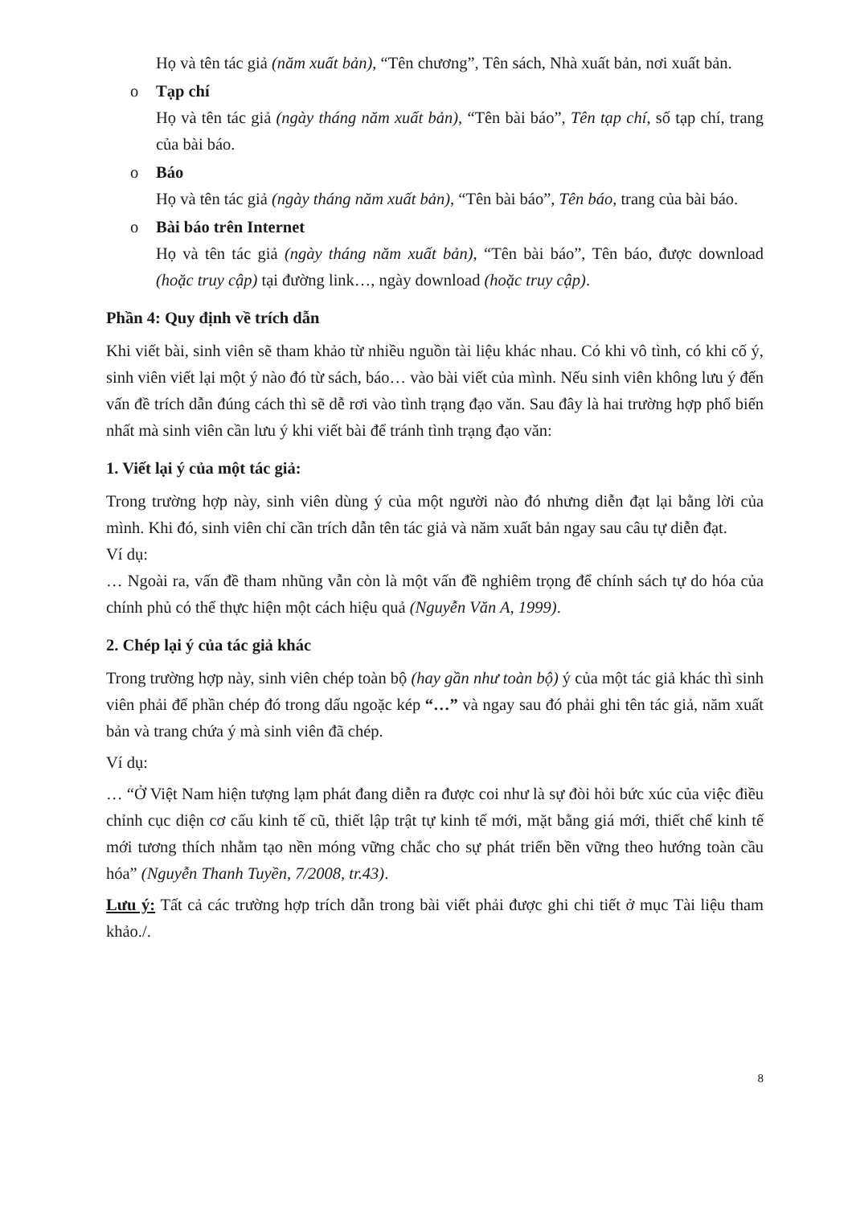Họ và tên tác giả (năm xuất bản), “Tên chương”, Tên sách, Nhà xuất bản, nơi xuất bản.
o Tạp chí
Họ và tên tác giả (ngày tháng năm xuất bản), “Tên bài báo”, Tên tạp chí, số tạp chí, trang của bài báo.
o Báo
Họ và tên tác giả (ngày tháng năm xuất bản), “Tên bài báo”, Tên báo, trang của bài báo.
o Bài báo trên Internet
Họ và tên tác giả (ngày tháng năm xuất bản), “Tên bài báo”, Tên báo, được download (hoặc truy cập) tại đường link…, ngày download (hoặc truy cập).
Phần 4: Quy định về trích dẫn
Khi viết bài, sinh viên sẽ tham khảo từ nhiều nguồn tài liệu khác nhau. Có khi vô tình, có khi cố ý, sinh viên viết lại một ý nào đó từ sách, báo… vào bài viết của mình. Nếu sinh viên không lưu ý đến vấn đề trích dẫn đúng cách thì sẽ dễ rơi vào tình trạng đạo văn. Sau đây là hai trường hợp phổ biến nhất mà sinh viên cần lưu ý khi viết bài để tránh tình trạng đạo văn:
1. Viết lại ý của một tác giả:
Trong trường hợp này, sinh viên dùng ý của một người nào đó nhưng diễn đạt lại bằng lời của mình. Khi đó, sinh viên chỉ cần trích dẫn tên tác giả và năm xuất bản ngay sau câu tự diễn đạt.
Ví dụ:
… Ngoài ra, vấn đề tham nhũng vẫn còn là một vấn đề nghiêm trọng để chính sách tự do hóa của chính phủ có thể thực hiện một cách hiệu quả (Nguyễn Văn A, 1999).
2. Chép lại ý của tác giả khác
Trong trường hợp này, sinh viên chép toàn bộ (hay gần như toàn bộ) ý của một tác giả khác thì sinh viên phải để phần chép đó trong dấu ngoặc kép “…” và ngay sau đó phải ghi tên tác giả, năm xuất bản và trang chứa ý mà sinh viên đã chép.
Ví dụ:
… “Ở Việt Nam hiện tượng lạm phát đang diễn ra được coi như là sự đòi hỏi bức xúc của việc điều chỉnh cục diện cơ cấu kinh tế cũ, thiết lập trật tự kinh tế mới, mặt bằng giá mới, thiết chế kinh tế mới tương thích nhằm tạo nền móng vững chắc cho sự phát triển bền vững theo hướng toàn cầu hóa” (Nguyễn Thanh Tuyền, 7/2008, tr.43).
Lưu ý: Tất cả các trường hợp trích dẫn trong bài viết phải được ghi chi tiết ở mục Tài liệu tham khảo./.
8